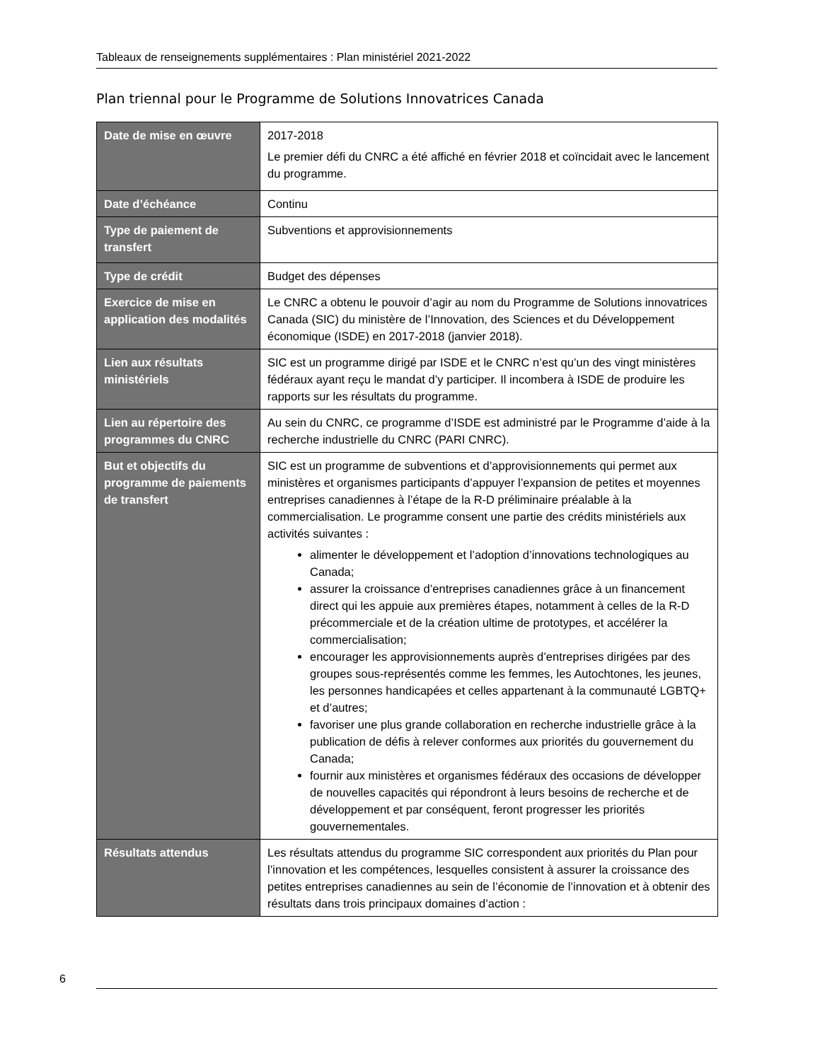Tableaux de renseignements supplémentaires : Plan ministériel 2021-2022
Plan triennal pour le Programme de Solutions Innovatrices Canada
| Date de mise en œuvre | 2017-2018 Le premier défi du CNRC a été affiché en février 2018 et coïncidait avec le lancement du programme. |
| Date d’échéance | Continu |
| Type de paiement de transfert | Subventions et approvisionnements |
| Type de crédit | Budget des dépenses |
| Exercice de mise en application des modalités | Le CNRC a obtenu le pouvoir d’agir au nom du Programme de Solutions innovatrices Canada (SIC) du ministère de l’Innovation, des Sciences et du Développement économique (ISDE) en 2017-2018 (janvier 2018). |
| Lien aux résultats ministériels | SIC est un programme dirigé par ISDE et le CNRC n’est qu’un des vingt ministères fédéraux ayant reçu le mandat d’y participer. Il incombera à ISDE de produire les rapports sur les résultats du programme. |
| Lien au répertoire des programmes du CNRC | Au sein du CNRC, ce programme d’ISDE est administré par le Programme d’aide à la recherche industrielle du CNRC (PARI CNRC). |
| But et objectifs du programme de paiements de transfert | SIC est un programme de subventions et d’approvisionnements qui permet aux ministères et organismes participants d’appuyer l’expansion de petites et moyennes entreprises canadiennes à l’étape de la R-D préliminaire préalable à la commercialisation. Le programme consent une partie des crédits ministériels aux activités suivantes : alimenter le développement et l’adoption d’innovations technologiques au Canada; assurer la croissance d’entreprises canadiennes grâce à un financement direct qui les appuie aux premières étapes, notamment à celles de la R-D précommerciale et de la création ultime de prototypes, et accélérer la commercialisation; encourager les approvisionnements auprès d’entreprises dirigées par des groupes sous-représentés comme les femmes, les Autochtones, les jeunes, les personnes handicapées et celles appartenant à la communauté LGBTQ+ et d’autres; favoriser une plus grande collaboration en recherche industrielle grâce à la publication de défis à relever conformes aux priorités du gouvernement du Canada; fournir aux ministères et organismes fédéraux des occasions de développer de nouvelles capacités qui répondront à leurs besoins de recherche et de développement et par conséquent, feront progresser les priorités gouvernementales. |
| Résultats attendus | Les résultats attendus du programme SIC correspondent aux priorités du Plan pour l’innovation et les compétences, lesquelles consistent à assurer la croissance des petites entreprises canadiennes au sein de l’économie de l’innovation et à obtenir des résultats dans trois principaux domaines d’action : |
6